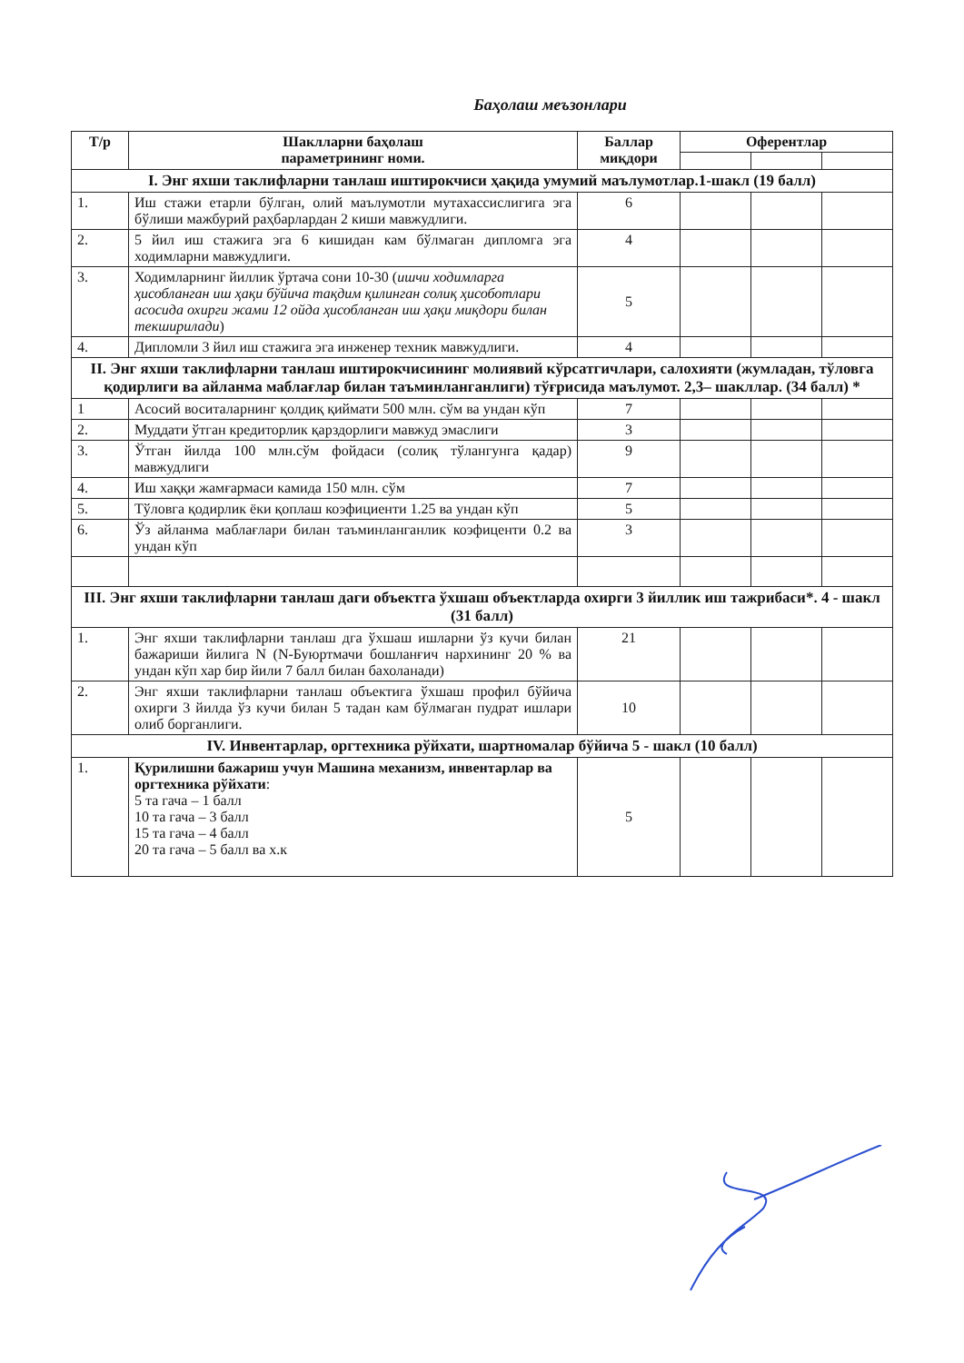Баҳолаш меъзонлари
| Т/р | Шаклларни баҳолаш параметрининг номи. | Баллар миқдори | Оферентлар | | |
| --- | --- | --- | --- | --- | --- |
| I. Энг яхши таклифларни танлаш иштирокчиси ҳақида умумий маълумотлар.1-шакл (19 балл) | | | | | |
| 1. | Иш стажи етарли бўлган, олий маълумотли мутахассислигига эга бўлиши мажбурий раҳбарлардан 2 киши мавжудлиги. | 6 | | | |
| 2. | 5 йил иш стажига эга 6 кишидан кам бўлмаган дипломга эга ходимларни мавжудлиги. | 4 | | | |
| 3. | Ходимларнинг йиллик ўртача сони 10-30 ( ишчи ходимларга ҳисобланган иш ҳақи бўйича тақдим қилинган солиқ ҳисоботлари асосида охирги жами 12 ойда ҳисобланган иш ҳақи миқдори билан текширилади ) | 5 | | | |
| 4. | Дипломли 3 йил иш стажига эга инженер техник мавжудлиги. | 4 | | | |
| II. Энг яхши таклифларни танлаш иштирокчисининг молиявий кўрсатгичлари, салохияти (жумладан, тўловга қодирлиги ва айланма маблағлар билан таъминланганлиги) тўғрисида маълумот. 2,3– шакллар. (34 балл) * | | | | | |
| 1 | Асосий воситаларнинг қолдиқ қиймати 500 млн. сўм ва ундан кўп | 7 | | | |
| 2. | Муддати ўтган кредиторлик қарздорлиги мавжуд эмаслиги | 3 | | | |
| 3. | Ўтган йилда 100 млн.сўм фойдаси (солиқ тўлангунга қадар) мавжудлиги | 9 | | | |
| 4. | Иш хаққи жамғармаси камида 150 млн. сўм | 7 | | | |
| 5. | Тўловга қодирлик ёки қоплаш коэфициенти 1.25 ва ундан кўп | 5 | | | |
| 6. | Ўз айланма маблағлари билан таъминланганлик коэфиценти 0.2 ва ундан кўп | 3 | | | |
| III. Энг яхши таклифларни танлаш даги объектга ўхшаш объектларда охирги 3 йиллик иш тажрибаси*. 4 - шакл (31 балл) | | | | | |
| 1. | Энг яхши таклифларни танлаш дга ўхшаш ишларни ўз кучи билан бажариши йилига N (N-Буюртмачи бошланғич нархининг 20 % ва ундан кўп хар бир йили 7 балл билан бахоланади) | 21 | | | |
| 2. | Энг яхши таклифларни танлаш объектига ўхшаш профил бўйича охирги 3 йилда ўз кучи билан 5 тадан кам бўлмаган пудрат ишлари олиб борганлиги. | 10 | | | |
| IV. Инвентарлар, оргтехника рўйхати, шартномалар бўйича 5 - шакл (10 балл) | | | | | |
| 1. | Қурилишни бажариш учун Машина механизм, инвентарлар ва оргтехника рўйхати : 5 та гача – 1 балл 10 та гача – 3 балл 15 та гача – 4 балл 20 та гача – 5 балл ва х.к | 5 | | | |